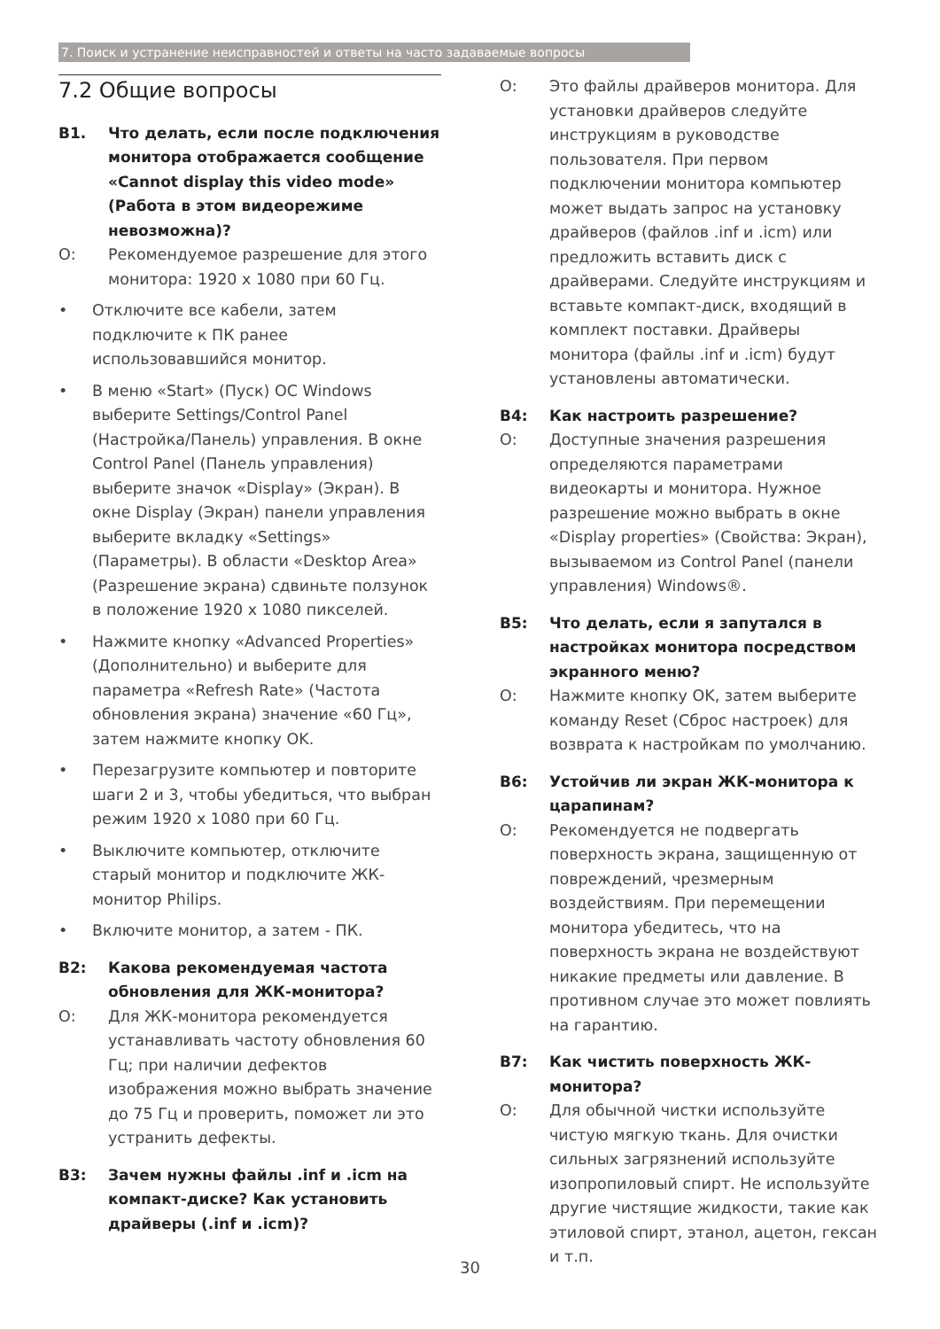7. Поиск и устранение неисправностей и ответы на часто задаваемые вопросы
7.2 Общие вопросы
В1. Что делать, если после подключения монитора отображается сообщение «Cannot display this video mode» (Работа в этом видеорежиме невозможна)?
О: Рекомендуемое разрешение для этого монитора: 1920 x 1080 при 60 Гц.
• Отключите все кабели, затем подключите к ПК ранее использовавшийся монитор.
• В меню «Start» (Пуск) ОС Windows выберите Settings/Control Panel (Настройка/Панель) управления. В окне Control Panel (Панель управления) выберите значок «Display» (Экран). В окне Display (Экран) панели управления выберите вкладку «Settings» (Параметры). В области «Desktop Area» (Разрешение экрана) сдвиньте ползунок в положение 1920 x 1080 пикселей.
• Нажмите кнопку «Advanced Properties» (Дополнительно) и выберите для параметра «Refresh Rate» (Частота обновления экрана) значение «60 Гц», затем нажмите кнопку OK.
• Перезагрузите компьютер и повторите шаги 2 и 3, чтобы убедиться, что выбран режим 1920 x 1080 при 60 Гц.
• Выключите компьютер, отключите старый монитор и подключите ЖК-монитор Philips.
• Включите монитор, а затем - ПК.
В2: Какова рекомендуемая частота обновления для ЖК-монитора?
О: Для ЖК-монитора рекомендуется устанавливать частоту обновления 60 Гц; при наличии дефектов изображения можно выбрать значение до 75 Гц и проверить, поможет ли это устранить дефекты.
В3: Зачем нужны файлы .inf и .icm на компакт-диске? Как установить драйверы (.inf и .icm)?
О: Это файлы драйверов монитора. Для установки драйверов следуйте инструкциям в руководстве пользователя. При первом подключении монитора компьютер может выдать запрос на установку драйверов (файлов .inf и .icm) или предложить вставить диск с драйверами. Следуйте инструкциям и вставьте компакт-диск, входящий в комплект поставки. Драйверы монитора (файлы .inf и .icm) будут установлены автоматически.
В4: Как настроить разрешение?
О: Доступные значения разрешения определяются параметрами видеокарты и монитора. Нужное разрешение можно выбрать в окне «Display properties» (Свойства: Экран), вызываемом из Control Panel (панели управления) Windows®.
В5: Что делать, если я запутался в настройках монитора посредством экранного меню?
О: Нажмите кнопку OK, затем выберите команду Reset (Сброс настроек) для возврата к настройкам по умолчанию.
В6: Устойчив ли экран ЖК-монитора к царапинам?
О: Рекомендуется не подвергать поверхность экрана, защищенную от повреждений, чрезмерным воздействиям. При перемещении монитора убедитесь, что на поверхность экрана не воздействуют никакие предметы или давление. В противном случае это может повлиять на гарантию.
В7: Как чистить поверхность ЖК-монитора?
О: Для обычной чистки используйте чистую мягкую ткань. Для очистки сильных загрязнений используйте изопропиловый спирт. Не используйте другие чистящие жидкости, такие как этиловой спирт, этанол, ацетон, гексан и т.п.
30